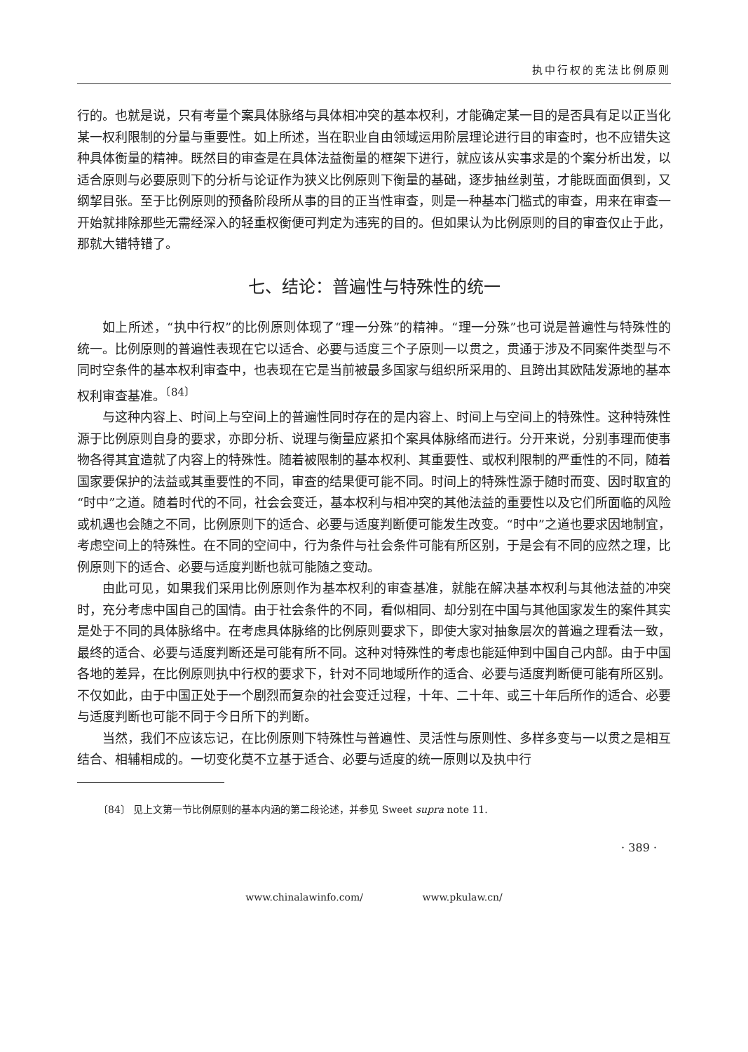执中行权的宪法比例原则
行的。也就是说，只有考量个案具体脉络与具体相冲突的基本权利，才能确定某一目的是否具有足以正当化某一权利限制的分量与重要性。如上所述，当在职业自由领域运用阶层理论进行目的审查时，也不应错失这种具体衡量的精神。既然目的审查是在具体法益衡量的框架下进行，就应该从实事求是的个案分析出发，以适合原则与必要原则下的分析与论证作为狭义比例原则下衡量的基础，逐步抽丝剥茧，才能既面面俱到，又纲挈目张。至于比例原则的预备阶段所从事的目的正当性审查，则是一种基本门槛式的审查，用来在审查一开始就排除那些无需经深入的轻重权衡便可判定为违宪的目的。但如果认为比例原则的目的审查仅止于此，那就大错特错了。
七、结论：普遍性与特殊性的统一
如上所述，“执中行权”的比例原则体现了“理一分殊”的精神。“理一分殊”也可说是普遍性与特殊性的统一。比例原则的普遍性表现在它以适合、必要与适度三个子原则一以贯之，贯通于涉及不同案件类型与不同时空条件的基本权利审查中，也表现在它是当前被最多国家与组织所采用的、且跨出其欧陆发源地的基本权利审查基准。<sup>〔84〕</sup>
与这种内容上、时间上与空间上的普遍性同时存在的是内容上、时间上与空间上的特殊性。这种特殊性源于比例原则自身的要求，亦即分析、说理与衡量应紧扣个案具体脉络而进行。分开来说，分别事理而使事物各得其宜造就了内容上的特殊性。随着被限制的基本权利、其重要性、或权利限制的严重性的不同，随着国家要保护的法益或其重要性的不同，审查的结果便可能不同。时间上的特殊性源于随时而变、因时取宜的“时中”之道。随着时代的不同，社会会变迁，基本权利与相冲突的其他法益的重要性以及它们所面临的风险或机遇也会随之不同，比例原则下的适合、必要与适度判断便可能发生改变。“时中”之道也要求因地制宜，考虑空间上的特殊性。在不同的空间中，行为条件与社会条件可能有所区别，于是会有不同的应然之理，比例原则下的适合、必要与适度判断也就可能随之变动。
由此可见，如果我们采用比例原则作为基本权利的审查基准，就能在解决基本权利与其他法益的冲突时，充分考虑中国自己的国情。由于社会条件的不同，看似相同、却分别在中国与其他国家发生的案件其实是处于不同的具体脉络中。在考虑具体脉络的比例原则要求下，即使大家对抽象层次的普遍之理看法一致，最终的适合、必要与适度判断还是可能有所不同。这种对特殊性的考虑也能延伸到中国自己内部。由于中国各地的差异，在比例原则执中行权的要求下，针对不同地域所作的适合、必要与适度判断便可能有所区别。不仅如此，由于中国正处于一个剧烈而复杂的社会变迁过程，十年、二十年、或三十年后所作的适合、必要与适度判断也可能不同于今日所下的判断。
当然，我们不应该忘记，在比例原则下特殊性与普遍性、灵活性与原则性、多样多变与一以贯之是相互结合、相辅相成的。一切变化莫不立基于适合、必要与适度的统一原则以及执中行
〔84〕 见上文第一节比例原则的基本内涵的第二段论述，并参见 Sweet supra note 11.
· 389 ·
www.chinalawinfo.com/ www.pkulaw.cn/